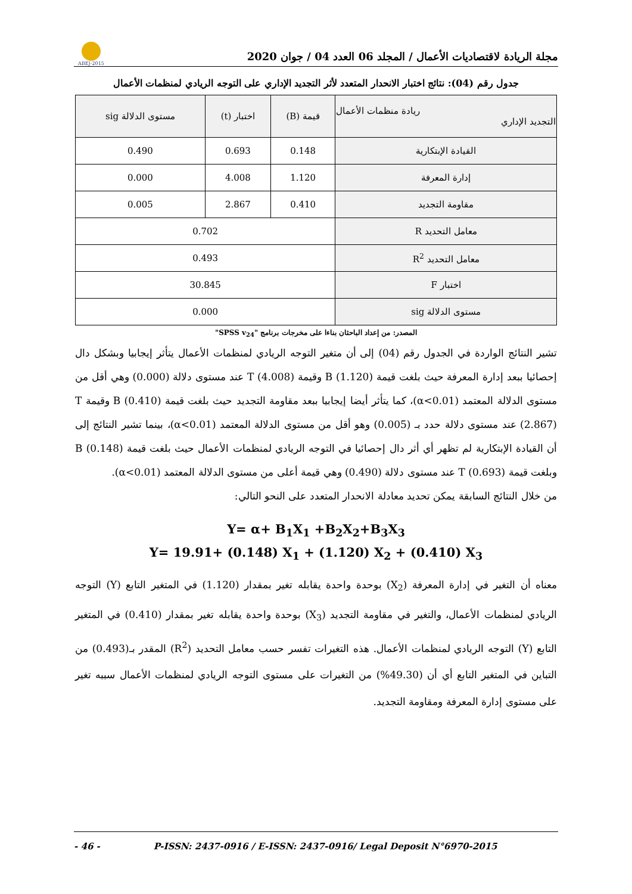ABEJ-2015
مجلة الريادة لاقتصاديات الأعمال / المجلد 06 العدد 04 / جوان 2020
جدول رقم (04): نتائج اختبار الانحدار المتعدد لأثر التجديد الإداري على التوجه الريادي لمنظمات الأعمال
| ريادة منظمات الأعمال التجديد الإداري | قيمة (B) | اختبار (t) | مستوى الدلالة sig |
| --- | --- | --- | --- |
| القيادة الإبتكارية | 0.148 | 0.693 | 0.490 |
| إدارة المعرفة | 1.120 | 4.008 | 0.000 |
| مقاومة التجديد | 0.410 | 2.867 | 0.005 |
| معامل التحديد R | 0.702 | | |
| معامل التحديد R<sup>2</sup> | 0.493 | | |
| اختبار F | 30.845 | | |
| مستوى الدلالة sig | 0.000 | | |
المصدر: من إعداد الباحثان بناءا على مخرجات برنامج "SPSS v<sub>24</sub>"
تشير النتائج الواردة في الجدول رقم (04) إلى أن متغير التوجه الريادي لمنظمات الأعمال يتأثر إيجابيا وبشكل دال إحصائيا ببعد إدارة المعرفة حيث بلغت قيمة B (1.120) وقيمة T (4.008) عند مستوى دلالة (0.000) وهي أقل من مستوى الدلالة المعتمد (α<0.01)، كما يتأثر أيضا إيجابيا ببعد مقاومة التجديد حيث بلغت قيمة B (0.410) وقيمة T (2.867) عند مستوى دلالة حدد بـ (0.005) وهو أقل من مستوى الدلالة المعتمد (α<0.01)، بينما تشير النتائج إلى أن القيادة الإبتكارية لم تظهر أي أثر دال إحصائيا في التوجه الريادي لمنظمات الأعمال حيث بلغت قيمة B (0.148) وبلغت قيمة T (0.693) عند مستوى دلالة (0.490) وهي قيمة أعلى من مستوى الدلالة المعتمد (α<0.01).
من خلال النتائج السابقة يمكن تحديد معادلة الانحدار المتعدد على النحو التالي:
Y= α+ B<sub>1</sub>X<sub>1</sub> +B<sub>2</sub>X<sub>2</sub>+B<sub>3</sub>X<sub>3</sub>
Y= 19.91+ (0.148) X<sub>1</sub> + (1.120) X<sub>2</sub> + (0.410) X<sub>3</sub>
معناه أن التغير في إدارة المعرفة (X<sub>2</sub>) بوحدة واحدة يقابله تغير بمقدار (1.120) في المتغير التابع (Y) التوجه الريادي لمنظمات الأعمال، والتغير في مقاومة التجديد (X<sub>3</sub>) بوحدة واحدة يقابله تغير بمقدار (0.410) في المتغير التابع (Y) التوجه الريادي لمنظمات الأعمال. هذه التغيرات تفسر حسب معامل التحديد (R<sup>2</sup>) المقدر بـ(0.493) من التباين في المتغير التابع أي أن (49.30%) من التغيرات على مستوى التوجه الريادي لمنظمات الأعمال سببه تغير على مستوى إدارة المعرفة ومقاومة التجديد.
- 46 - P-ISSN: 2437-0916 / E-ISSN: 2437-0916/ Legal Deposit N°6970-2015